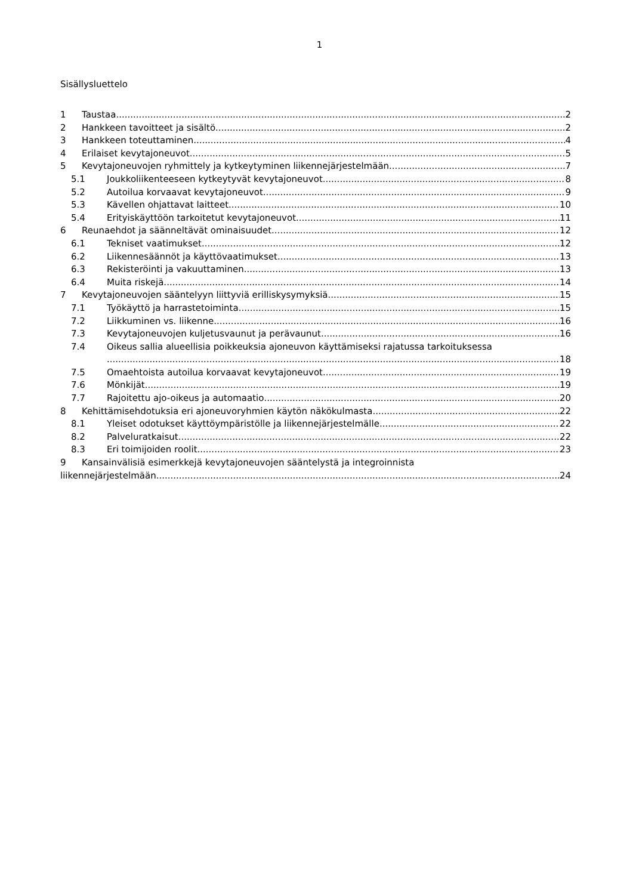1
Sisällysluettelo
1 Taustaa 2
2 Hankkeen tavoitteet ja sisältö 2
3 Hankkeen toteuttaminen 4
4 Erilaiset kevytajoneuvot 5
5 Kevytajoneuvojen ryhmittely ja kytkeytyminen liikennejärjestelmään 7
5.1 Joukkoliikenteeseen kytkeytyvät kevytajoneuvot 8
5.2 Autoilua korvaavat kevytajoneuvot 9
5.3 Kävellen ohjattavat laitteet 10
5.4 Erityiskäyttöön tarkoitetut kevytajoneuvot 11
6 Reunaehdot ja säänneltävät ominaisuudet 12
6.1 Tekniset vaatimukset 12
6.2 Liikennesäännöt ja käyttövaatimukset 13
6.3 Rekisteröinti ja vakuuttaminen 13
6.4 Muita riskejä 14
7 Kevytajoneuvojen sääntelyyn liittyviä erilliskysymyksiä 15
7.1 Työkäyttö ja harrastetoiminta 15
7.2 Liikkuminen vs. liikenne 16
7.3 Kevytajoneuvojen kuljetusvaunut ja perävaunut 16
7.4 Oikeus sallia alueellisia poikkeuksia ajoneuvon käyttämiseksi rajatussa tarkoituksessa
18
7.5 Omaehtoista autoilua korvaavat kevytajoneuvot 19
7.6 Mönkijät 19
7.7 Rajoitettu ajo-oikeus ja automaatio 20
8 Kehittämisehdotuksia eri ajoneuvoryhmien käytön näkökulmasta 22
8.1 Yleiset odotukset käyttöympäristölle ja liikennejärjestelmälle 22
8.2 Palveluratkaisut 22
8.3 Eri toimijoiden roolit 23
9 Kansainvälisiä esimerkkejä kevytajoneuvojen sääntelystä ja integroinnista
liikennejärjestelmään 24